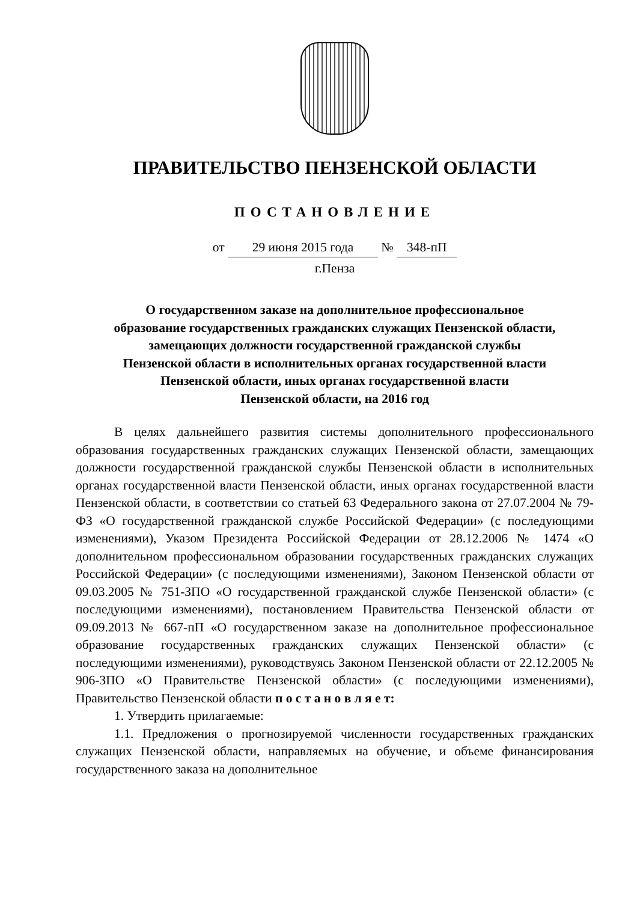ПРАВИТЕЛЬСТВО ПЕНЗЕНСКОЙ ОБЛАСТИ
ПОСТАНОВЛЕНИЕ
от 29 июня 2015 года № 348-пП
г.Пенза
О государственном заказе на дополнительное профессиональное
образование государственных гражданских служащих Пензенской области,
замещающих должности государственной гражданской службы
Пензенской области в исполнительных органах государственной власти
Пензенской области, иных органах государственной власти
Пензенской области, на 2016 год
В целях дальнейшего развития системы дополнительного профессионального образования государственных гражданских служащих Пензенской области, замещающих должности государственной гражданской службы Пензенской области в исполнительных органах государственной власти Пензенской области, иных органах государственной власти Пензенской области, в соответствии со статьей 63 Федерального закона от 27.07.2004 № 79-ФЗ «О государственной гражданской службе Российской Федерации» (с последующими изменениями), Указом Президента Российской Федерации от 28.12.2006 № 1474 «О дополнительном профессиональном образовании государственных гражданских служащих Российской Федерации» (с последующими изменениями), Законом Пензенской области от 09.03.2005 № 751-ЗПО «О государственной гражданской службе Пензенской области» (с последующими изменениями), постановлением Правительства Пензенской области от 09.09.2013 № 667-пП «О государственном заказе на дополнительное профессиональное образование государственных гражданских служащих Пензенской области» (с последующими изменениями), руководствуясь Законом Пензенской области от 22.12.2005 № 906-ЗПО «О Правительстве Пензенской области» (с последующими изменениями), Правительство Пензенской области п о с т а н о в л я е т:
1. Утвердить прилагаемые:
1.1. Предложения о прогнозируемой численности государственных гражданских служащих Пензенской области, направляемых на обучение, и объеме финансирования государственного заказа на дополнительное